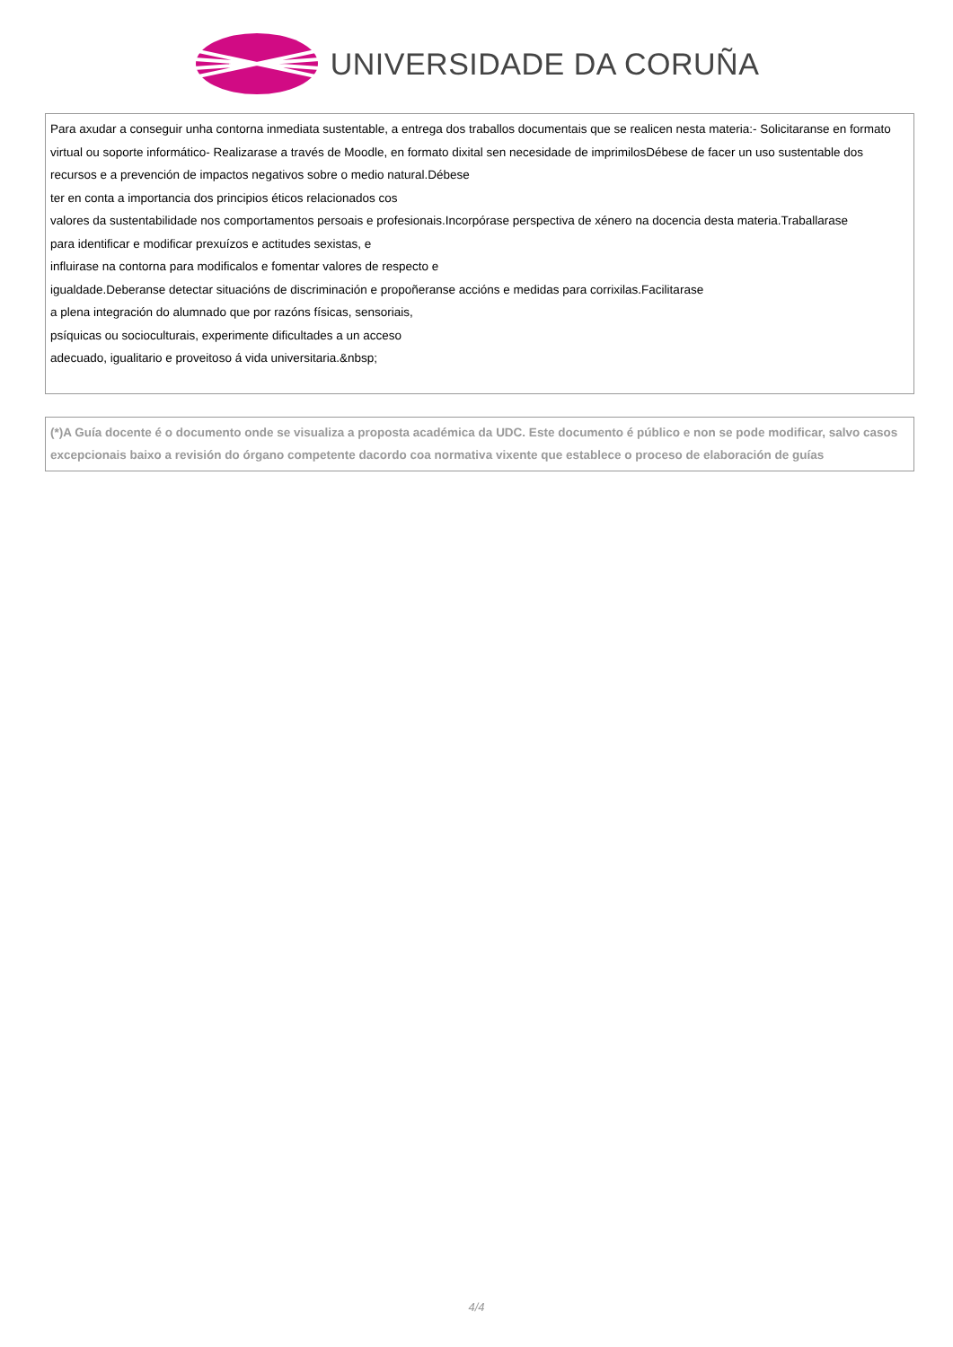UNIVERSIDADE DA CORUÑA
| Para axudar a conseguir unha contorna inmediata sustentable, a entrega dos traballos documentais que se realicen nesta materia:- Solicitaranse en formato virtual ou soporte informático- Realizarase a través de Moodle, en formato dixital sen necesidade de imprimilosDébese de facer un uso sustentable dos recursos e a prevención de impactos negativos sobre o medio natural.Débese ter en conta a importancia dos principios éticos relacionados cos valores da sustentabilidade nos comportamentos persoais e profesionais.Incorpórase perspectiva de xénero na docencia desta materia.Traballarase para identificar e modificar prexuízos e actitudes sexistas, e influirase na contorna para modificalos e fomentar valores de respecto e igualdade.Deberanse detectar situacións de discriminación e propoñeranse accións e medidas para corrixilas.Facilitarase a plena integración do alumnado que por razóns físicas, sensoriais, psíquicas ou socioculturais, experimente dificultades a un acceso adecuado, igualitario e proveitoso á vida universitaria.&nbsp; |
| (*)A Guía docente é o documento onde se visualiza a proposta académica da UDC. Este documento é público e non se pode modificar, salvo casos excepcionais baixo a revisión do órgano competente dacordo coa normativa vixente que establece o proceso de elaboración de guías |
4/4